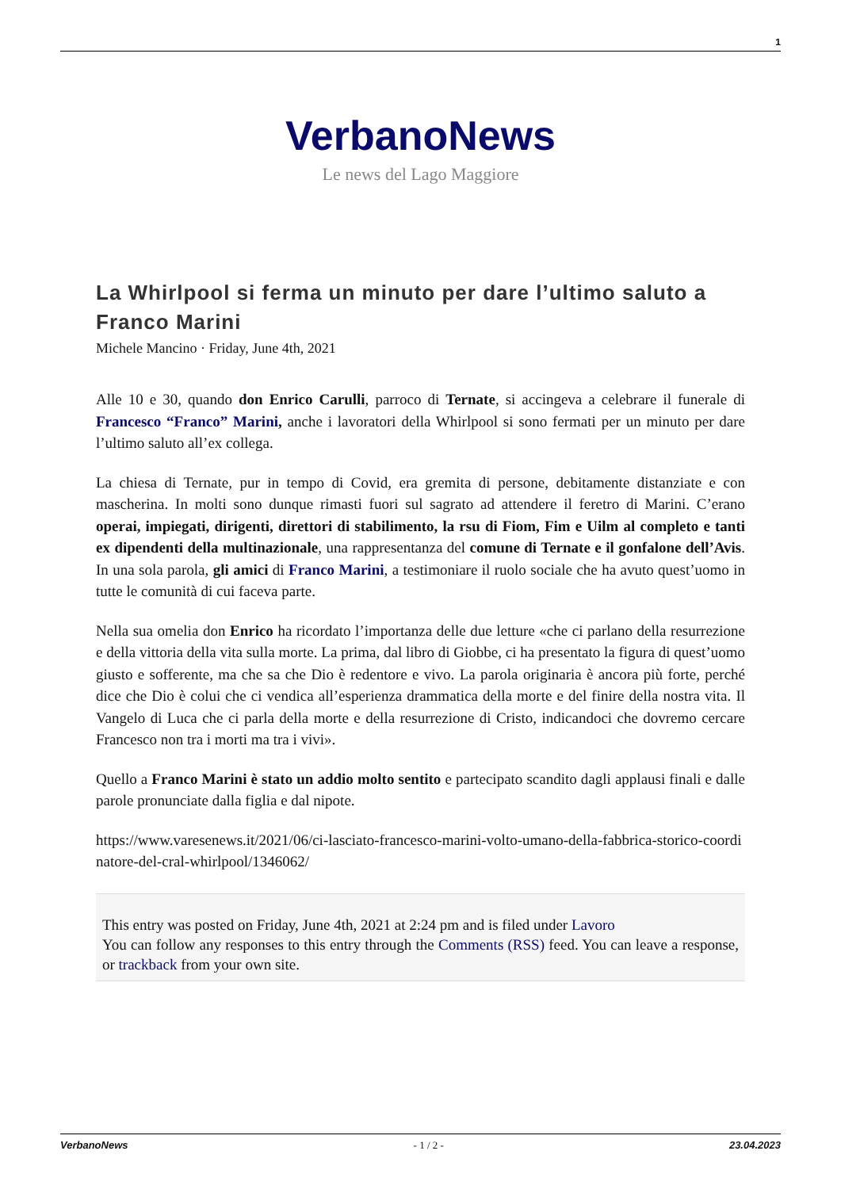1
VerbanoNews
Le news del Lago Maggiore
La Whirlpool si ferma un minuto per dare l’ultimo saluto a Franco Marini
Michele Mancino · Friday, June 4th, 2021
Alle 10 e 30, quando don Enrico Carulli, parroco di Ternate, si accingeva a celebrare il funerale di Francesco “Franco” Marini, anche i lavoratori della Whirlpool si sono fermati per un minuto per dare l’ultimo saluto all’ex collega.
La chiesa di Ternate, pur in tempo di Covid, era gremita di persone, debitamente distanziate e con mascherina. In molti sono dunque rimasti fuori sul sagrato ad attendere il feretro di Marini. C’erano operai, impiegati, dirigenti, direttori di stabilimento, la rsu di Fiom, Fim e Uilm al completo e tanti ex dipendenti della multinazionale, una rappresentanza del comune di Ternate e il gonfalone dell’Avis. In una sola parola, gli amici di Franco Marini, a testimoniare il ruolo sociale che ha avuto quest’uomo in tutte le comunità di cui faceva parte.
Nella sua omelia don Enrico ha ricordato l’importanza delle due letture «che ci parlano della resurrezione e della vittoria della vita sulla morte. La prima, dal libro di Giobbe, ci ha presentato la figura di quest’uomo giusto e sofferente, ma che sa che Dio è redentore e vivo. La parola originaria è ancora più forte, perché dice che Dio è colui che ci vendica all’esperienza drammatica della morte e del finire della nostra vita. Il Vangelo di Luca che ci parla della morte e della resurrezione di Cristo, indicandoci che dovremo cercare Francesco non tra i morti ma tra i vivi».
Quello a Franco Marini è stato un addio molto sentito e partecipato scandito dagli applausi finali e dalle parole pronunciate dalla figlia e dal nipote.
https://www.varesenews.it/2021/06/ci-lasciato-francesco-marini-volto-umano-della-fabbrica-storico-coordinatore-del-cral-whirlpool/1346062/
This entry was posted on Friday, June 4th, 2021 at 2:24 pm and is filed under Lavoro
You can follow any responses to this entry through the Comments (RSS) feed. You can leave a response, or trackback from your own site.
VerbanoNews - 1 / 2 - 23.04.2023